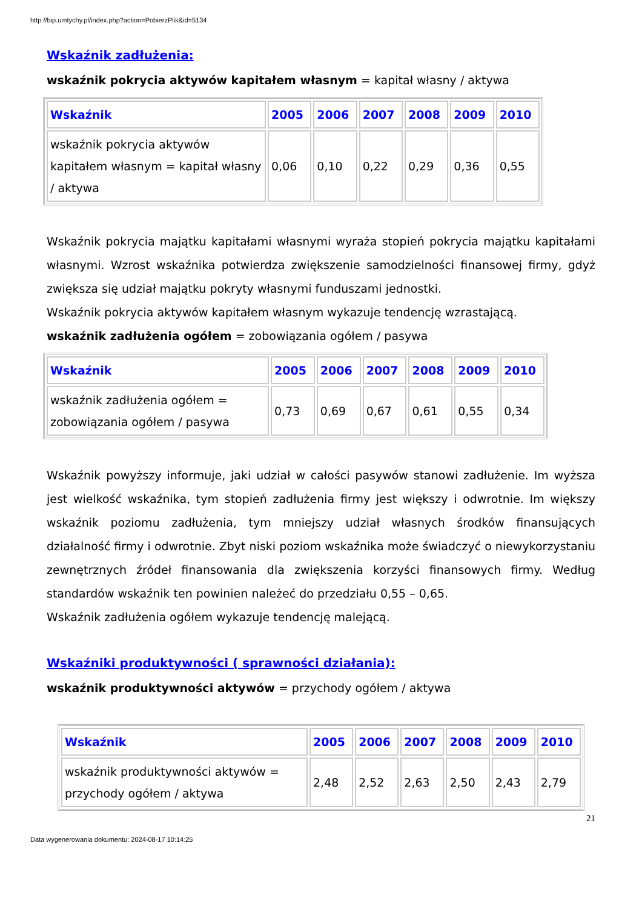http://bip.umtychy.pl/index.php?action=PobierzPlik&id=5134
Wskaźnik zadłużenia:
wskaźnik pokrycia aktywów kapitałem własnym = kapitał własny / aktywa
| Wskaźnik | 2005 | 2006 | 2007 | 2008 | 2009 | 2010 |
| --- | --- | --- | --- | --- | --- | --- |
| wskaźnik pokrycia aktywów kapitałem własnym = kapitał własny / aktywa | 0,06 | 0,10 | 0,22 | 0,29 | 0,36 | 0,55 |
Wskaźnik pokrycia majątku kapitałami własnymi wyraża stopień pokrycia majątku kapitałami własnymi. Wzrost wskaźnika potwierdza zwiększenie samodzielności finansowej firmy, gdyż zwiększa się udział majątku pokryty własnymi funduszami jednostki.
Wskaźnik pokrycia aktywów kapitałem własnym wykazuje tendencję wzrastającą.
wskaźnik zadłużenia ogółem = zobowiązania ogółem / pasywa
| Wskaźnik | 2005 | 2006 | 2007 | 2008 | 2009 | 2010 |
| --- | --- | --- | --- | --- | --- | --- |
| wskaźnik zadłużenia ogółem = zobowiązania ogółem / pasywa | 0,73 | 0,69 | 0,67 | 0,61 | 0,55 | 0,34 |
Wskaźnik powyższy informuje, jaki udział w całości pasywów stanowi zadłużenie. Im wyższa jest wielkość wskaźnika, tym stopień zadłużenia firmy jest większy i odwrotnie. Im większy wskaźnik poziomu zadłużenia, tym mniejszy udział własnych środków finansujących działalność firmy i odwrotnie. Zbyt niski poziom wskaźnika może świadczyć o niewykorzystaniu zewnętrznych źródeł finansowania dla zwiększenia korzyści finansowych firmy. Według standardów wskaźnik ten powinien należeć do przedziału 0,55 – 0,65.
Wskaźnik zadłużenia ogółem wykazuje tendencję malejącą.
Wskaźniki produktywności ( sprawności działania):
wskaźnik produktywności aktywów = przychody ogółem / aktywa
| Wskaźnik | 2005 | 2006 | 2007 | 2008 | 2009 | 2010 |
| --- | --- | --- | --- | --- | --- | --- |
| wskaźnik produktywności aktywów = przychody ogółem / aktywa | 2,48 | 2,52 | 2,63 | 2,50 | 2,43 | 2,79 |
21
Data wygenerowania dokumentu: 2024-08-17 10:14:25